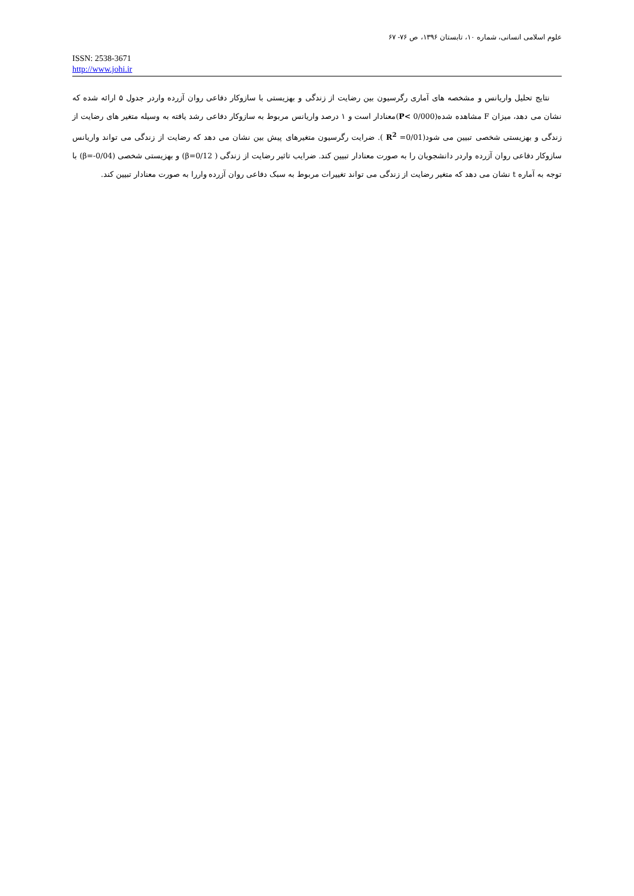علوم اسلامی انسانی، شماره ۱۰، تابستان ۱۳۹۶، ص ۷۶- ۶۷
ISSN: 2538-3671
http://www.johi.ir
نتایج تحلیل واریانس و مشخصه های آماری رگرسیون بین رضایت از زندگی و بهزیستی با سازوکار دفاعی روان آزرده واردر جدول ۵ ارائه شده که نشان می دهد، میزان F مشاهده شده(P< 0/000)معنادار است و ۱ درصد واریانس مربوط به سازوکار دفاعی رشد یافته به وسیله متغیر های رضایت از زندگی و بهزیستی شخصی تبیین می شود(R<sup>2</sup> =0/01 ). ضرایت رگرسیون متغیرهای پیش بین نشان می دهد که رضایت از زندگی می تواند واریانس سازوکار دفاعی روان آزرده واردر دانشجویان را به صورت معنادار تبیین کند. ضرایب تاثیر رضایت از زندگی ( β=0/12) و بهزیستی شخصی (β=-0/04) با توجه به آماره t نشان می دهد که متغیر رضایت از زندگی می تواند تغییرات مربوط به سبک دفاعی روان آزرده واررا به صورت معنادار تبیین کند.